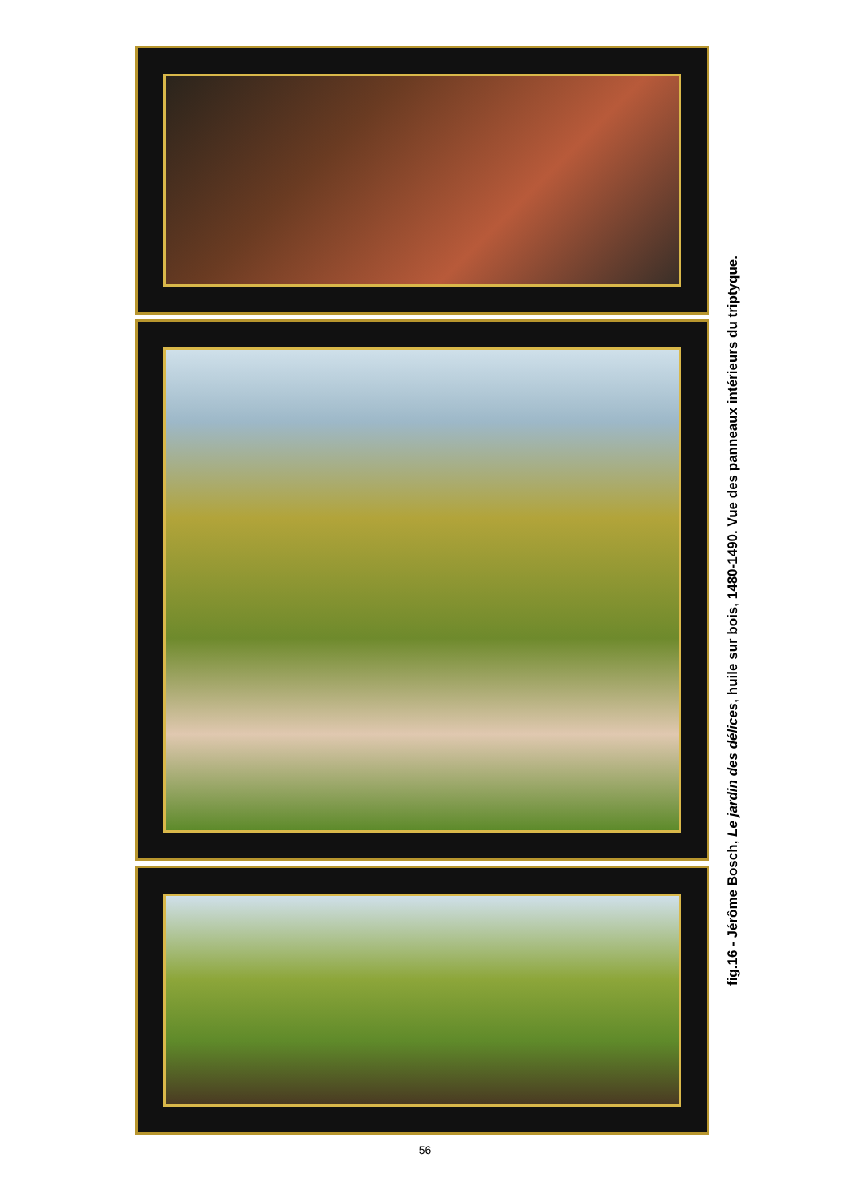fig.16 - Jérôme Bosch, Le jardin des délices, huile sur bois, 1480-1490. Vue des panneaux intérieurs du triptyque.
56